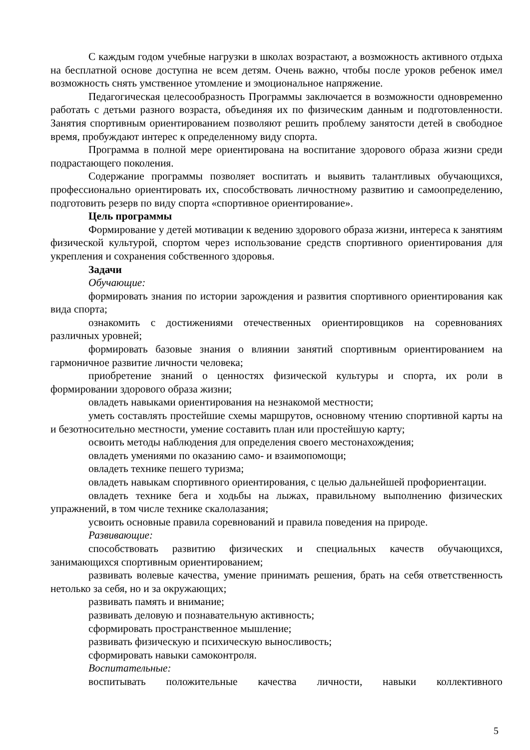С каждым годом учебные нагрузки в школах возрастают, а возможность активного отдыха на бесплатной основе доступна не всем детям. Очень важно, чтобы после уроков ребенок имел возможность снять умственное утомление и эмоциональное напряжение.
Педагогическая целесообразность Программы заключается в возможности одновременно работать с детьми разного возраста, объединяя их по физическим данным и подготовленности. Занятия спортивным ориентированием позволяют решить проблему занятости детей в свободное время, пробуждают интерес к определенному виду спорта.
Программа в полной мере ориентирована на воспитание здорового образа жизни среди подрастающего поколения.
Содержание программы позволяет воспитать и выявить талантливых обучающихся, профессионально ориентировать их, способствовать личностному развитию и самоопределению, подготовить резерв по виду спорта «спортивное ориентирование».
Цель программы
Формирование у детей мотивации к ведению здорового образа жизни, интереса к занятиям физической культурой, спортом через использование средств спортивного ориентирования для укрепления и сохранения собственного здоровья.
Задачи
Обучающие:
формировать знания по истории зарождения и развития спортивного ориентирования как вида спорта;
ознакомить с достижениями отечественных ориентировщиков на соревнованиях различных уровней;
формировать базовые знания о влиянии занятий спортивным ориентированием на гармоничное развитие личности человека;
приобретение знаний о ценностях физической культуры и спорта, их роли в формировании здорового образа жизни;
овладеть навыками ориентирования на незнакомой местности;
уметь составлять простейшие схемы маршрутов, основному чтению спортивной карты на и безотносительно местности, умение составить план или простейшую карту;
освоить методы наблюдения для определения своего местонахождения;
овладеть умениями по оказанию само- и взаимопомощи;
овладеть технике пешего туризма;
овладеть навыкам спортивного ориентирования, с целью дальнейшей профориентации.
овладеть технике бега и ходьбы на лыжах, правильному выполнению физических упражнений, в том числе технике скалолазания;
усвоить основные правила соревнований и правила поведения на природе.
Развивающие:
способствовать развитию физических и специальных качеств обучающихся, занимающихся спортивным ориентированием;
развивать волевые качества, умение принимать решения, брать на себя ответственность нетолько за себя, но и за окружающих;
развивать память и внимание;
развивать деловую и познавательную активность;
сформировать пространственное мышление;
развивать физическую и психическую выносливость;
сформировать навыки самоконтроля.
Воспитательные:
воспитывать положительные качества личности, навыки коллективного
5